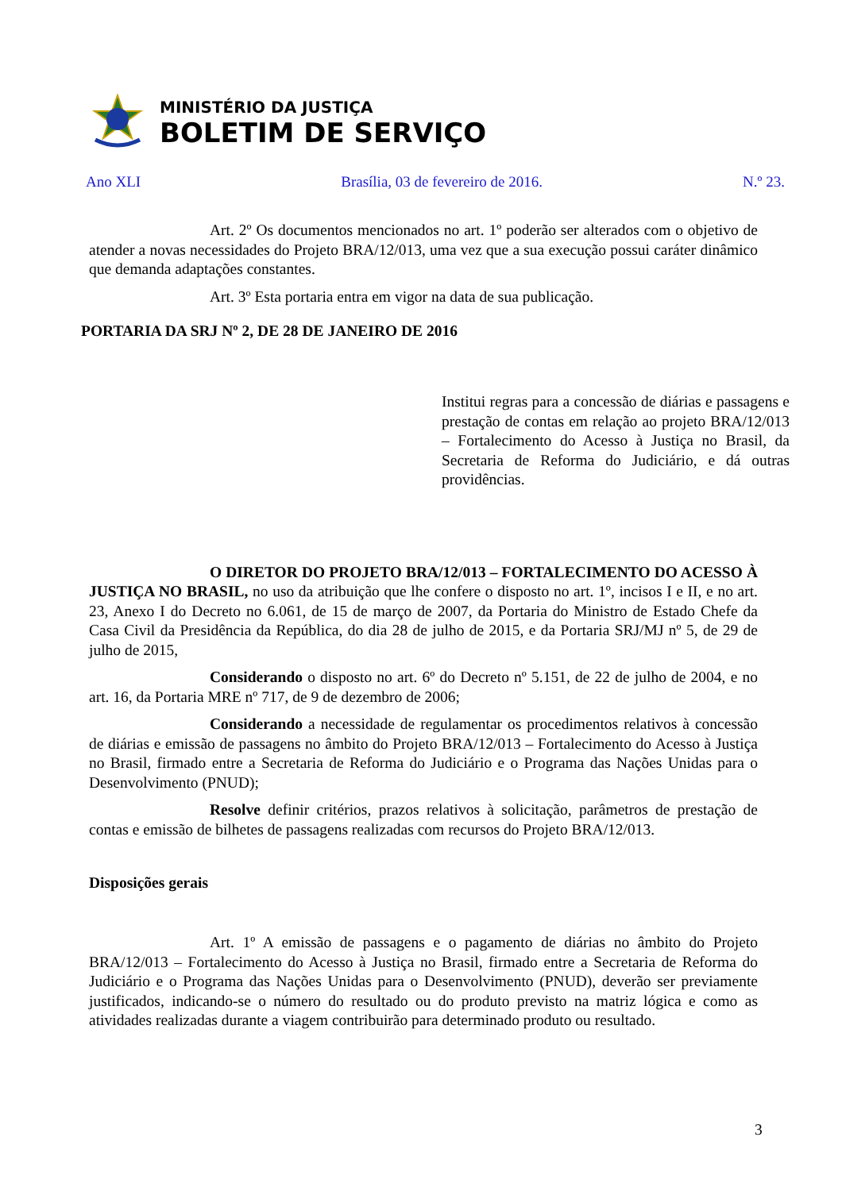MINISTÉRIO DA JUSTIÇA
BOLETIM DE SERVIÇO
Ano XLI Brasília, 03 de fevereiro de 2016. N.º 23.
Art. 2º Os documentos mencionados no art. 1º poderão ser alterados com o objetivo de atender a novas necessidades do Projeto BRA/12/013, uma vez que a sua execução possui caráter dinâmico que demanda adaptações constantes.
Art. 3º Esta portaria entra em vigor na data de sua publicação.
PORTARIA DA SRJ Nº 2, DE 28 DE JANEIRO DE 2016
Institui regras para a concessão de diárias e passagens e prestação de contas em relação ao projeto BRA/12/013 – Fortalecimento do Acesso à Justiça no Brasil, da Secretaria de Reforma do Judiciário, e dá outras providências.
O DIRETOR DO PROJETO BRA/12/013 – FORTALECIMENTO DO ACESSO À JUSTIÇA NO BRASIL, no uso da atribuição que lhe confere o disposto no art. 1º, incisos I e II, e no art. 23, Anexo I do Decreto no 6.061, de 15 de março de 2007, da Portaria do Ministro de Estado Chefe da Casa Civil da Presidência da República, do dia 28 de julho de 2015, e da Portaria SRJ/MJ nº 5, de 29 de julho de 2015,
Considerando o disposto no art. 6º do Decreto nº 5.151, de 22 de julho de 2004, e no art. 16, da Portaria MRE nº 717, de 9 de dezembro de 2006;
Considerando a necessidade de regulamentar os procedimentos relativos à concessão de diárias e emissão de passagens no âmbito do Projeto BRA/12/013 – Fortalecimento do Acesso à Justiça no Brasil, firmado entre a Secretaria de Reforma do Judiciário e o Programa das Nações Unidas para o Desenvolvimento (PNUD);
Resolve definir critérios, prazos relativos à solicitação, parâmetros de prestação de contas e emissão de bilhetes de passagens realizadas com recursos do Projeto BRA/12/013.
Disposições gerais
Art. 1º A emissão de passagens e o pagamento de diárias no âmbito do Projeto BRA/12/013 – Fortalecimento do Acesso à Justiça no Brasil, firmado entre a Secretaria de Reforma do Judiciário e o Programa das Nações Unidas para o Desenvolvimento (PNUD), deverão ser previamente justificados, indicando-se o número do resultado ou do produto previsto na matriz lógica e como as atividades realizadas durante a viagem contribuirão para determinado produto ou resultado.
3